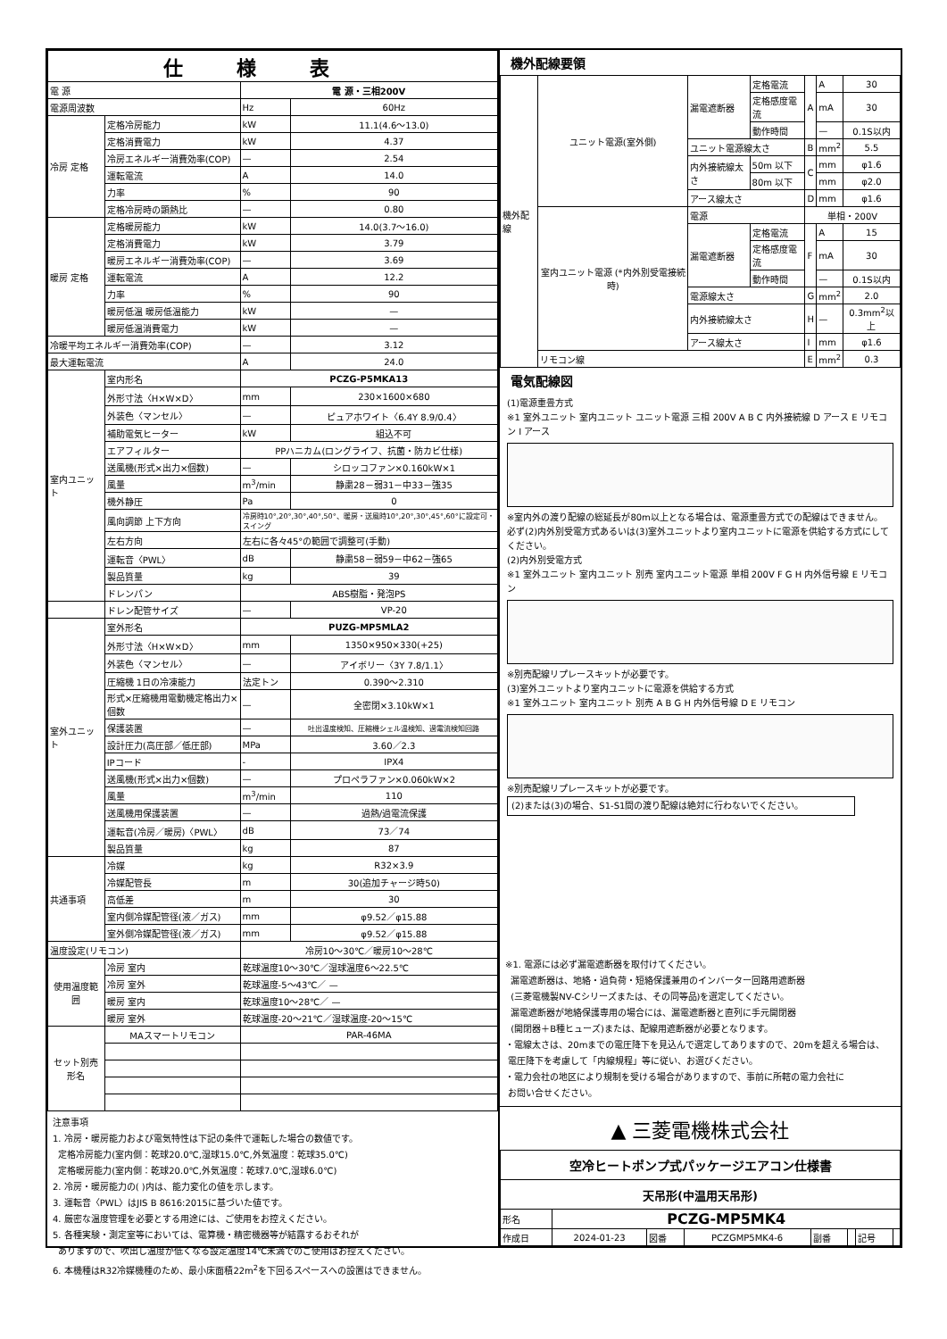| 仕様表 | | | |
| --- | --- | --- | --- |
| 電 源 | | 電 源・三相200V | |
| 電源周波数 | | Hz | 60Hz |
| 冷房 定格 | 定格冷房能力 | kW | 11.1(4.6～13.0) |
| | 定格消費電力 | kW | 4.37 |
| | 冷房エネルギー消費効率(COP) | — | 2.54 |
| | 運転電流 | A | 14.0 |
| | 力率 | % | 90 |
| | 定格冷房時の顕熱比 | — | 0.80 |
| 暖房 定格 | 定格暖房能力 | kW | 14.0(3.7～16.0) |
| | 定格消費電力 | kW | 3.79 |
| | 暖房エネルギー消費効率(COP) | — | 3.69 |
| | 運転電流 | A | 12.2 |
| | 力率 | % | 90 |
| | 暖房低温 暖房低温能力 | kW | — |
| | 暖房低温消費電力 | kW | — |
| 冷暖平均エネルギー消費効率(COP) | | — | 3.12 |
| 最大運転電流 | | A | 24.0 |
| 室内ユニット | 室内形名 | PCZG-P5MKA13 | |
| | 外形寸法〈H×W×D〉 | mm | 230×1600×680 |
| | 外装色〈マンセル〉 | — | ピュアホワイト〈6.4Y 8.9/0.4〉 |
| | 補助電気ヒーター | kW | 組込不可 |
| | エアフィルター | PPハニカム(ロングライフ、抗菌・防カビ仕様) | |
| | 送風機(形式×出力×個数) | — | シロッコファン×0.160kW×1 |
| | 風量 | m<sup>3</sup>/min | 静粛28－弱31－中33－強35 |
| | 機外静圧 | Pa | 0 |
| | 風向調節 上下方向 | 冷房時10°,20°,30°,40°,50°、暖房・送風時10°,20°,30°,45°,60°に設定可・スイング | |
| | 左右方向 | 左右に各々45°の範囲で調整可(手動) | |
| | 運転音〈PWL〉 | dB | 静粛58－弱59－中62－強65 |
| | 製品質量 | kg | 39 |
| | ドレンパン | ABS樹脂・発泡PS | |
| | ドレン配管サイズ | — | VP-20 |
| 室外ユニット | 室外形名 | PUZG-MP5MLA2 | |
| | 外形寸法〈H×W×D〉 | mm | 1350×950×330(+25) |
| | 外装色〈マンセル〉 | — | アイボリー〈3Y 7.8/1.1〉 |
| | 圧縮機 1日の冷凍能力 | 法定トン | 0.390～2.310 |
| | 形式×圧縮機用電動機定格出力×個数 | — | 全密閉×3.10kW×1 |
| | 保護装置 | — | 吐出温度検知、圧縮機シェル温検知、過電流検知回路 |
| | 設計圧力(高圧部／低圧部) | MPa | 3.60／2.3 |
| | IPコード | - | IPX4 |
| | 送風機(形式×出力×個数) | — | プロペラファン×0.060kW×2 |
| | 風量 | m<sup>3</sup>/min | 110 |
| | 送風機用保護装置 | — | 過熱/過電流保護 |
| | 運転音(冷房／暖房)〈PWL〉 | dB | 73／74 |
| | 製品質量 | kg | 87 |
| 共通事項 | 冷媒 | kg | R32×3.9 |
| | 冷媒配管長 | m | 30(追加チャージ時50) |
| | 高低差 | m | 30 |
| | 室内側冷媒配管径(液／ガス) | mm | φ9.52／φ15.88 |
| | 室外側冷媒配管径(液／ガス) | mm | φ9.52／φ15.88 |
| 温度設定(リモコン) | | 冷房10～30℃／暖房10～28℃ | |
| 使用温度範囲 | 冷房 室内 | 乾球温度10～30℃／湿球温度6～22.5℃ | |
| | 冷房 室外 | 乾球温度-5～43℃／ — | |
| | 暖房 室内 | 乾球温度10～28℃／ — | |
| | 暖房 室外 | 乾球温度-20～21℃／湿球温度-20～15℃ | |
| セット別売形名 | MAスマートリモコン | PAR-46MA | |
注意事項
1. 冷房・暖房能力および電気特性は下記の条件で運転した場合の数値です。
定格冷房能力(室内側：乾球20.0℃,湿球15.0℃,外気温度：乾球35.0℃)
定格暖房能力(室内側：乾球20.0℃,外気温度：乾球7.0℃,湿球6.0℃)
2. 冷房・暖房能力の( )内は、能力変化の値を示します。
3. 運転音〈PWL〉はJIS B 8616:2015に基づいた値です。
4. 厳密な温度管理を必要とする用途には、ご使用をお控えください。
5. 各種実験・測定室等においては、電算機・精密機器等が結露するおそれが
ありますので、吹出し温度が低くなる設定温度14℃未満でのご使用はお控えください。
6. 本機種はR32冷媒機種のため、最小床面積22m<sup>2</sup>を下回るスペースへの設置はできません。
機外配線要領
| 機外配線 | ユニット電源(室外側) | 漏電遮断器 | 定格電流 | A | A | 30 |
| | | | 定格感度電流 | | mA | 30 |
| | | | 動作時間 | | — | 0.1S以内 |
| | | ユニット電源線太さ | | B | mm<sup>2</sup> | 5.5 |
| | | 内外接続線太さ | 50m 以下 | C | mm | φ1.6 |
| | | | 80m 以下 | | mm | φ2.0 |
| | | アース線太さ | | D | mm | φ1.6 |
| | 室内ユニット電源 (*内外別受電接続時) | 電源 | | 単相・200V | | |
| | | 漏電遮断器 | 定格電流 | F | A | 15 |
| | | | 定格感度電流 | | mA | 30 |
| | | | 動作時間 | | — | 0.1S以内 |
| | | 電源線太さ | | G | mm<sup>2</sup> | 2.0 |
| | | 内外接続線太さ | | H | — | 0.3mm<sup>2</sup>以上 |
| | | アース線太さ | | I | mm | φ1.6 |
| | リモコン線 | | | E | mm<sup>2</sup> | 0.3 |
電気配線図
(1)電源重畳方式
※1 室外ユニット 室内ユニット ユニット電源 三相 200V A B C 内外接続線 D アース E リモコン I アース
※室内外の渡り配線の総延長が80m以上となる場合は、電源重畳方式での配線はできません。
必ず(2)内外別受電方式あるいは(3)室外ユニットより室内ユニットに電源を供給する方式にしてください。
(2)内外別受電方式
※1 室外ユニット 室内ユニット 別売 室内ユニット電源 単相 200V F G H 内外信号線 E リモコン
※別売配線リプレースキットが必要です。
(3)室外ユニットより室内ユニットに電源を供給する方式
※1 室外ユニット 室内ユニット 別売 A B G H 内外信号線 D E リモコン
※別売配線リプレースキットが必要です。
(2)または(3)の場合、S1-S1間の渡り配線は絶対に行わないでください。
※1. 電源には必ず漏電遮断器を取付けてください。
漏電遮断器は、地絡・過負荷・短絡保護兼用のインバーター回路用遮断器
(三菱電機製NV-Cシリーズまたは、その同等品)を選定してください。
漏電遮断器が地絡保護専用の場合には、漏電遮断器と直列に手元開閉器
(開閉器＋B種ヒューズ)または、配線用遮断器が必要となります。
・電線太さは、20mまでの電圧降下を見込んで選定してありますので、20mを超える場合は、
電圧降下を考慮して「内線規程」等に従い、お選びください。
・電力会社の地区により規制を受ける場合がありますので、事前に所轄の電力会社に
お問い合せください。
▲ 三菱電機株式会社
| 空冷ヒートポンプ式パッケージエアコン仕様書 | | | | | | | |
| 天吊形(中温用天吊形) | | | | | | | |
| 形名 | PCZG-MP5MK4 | | | | | | |
| 作成日 | 2024-01-23 | 図番 | PCZGMP5MK4-6 | 副番 | | 記号 | |